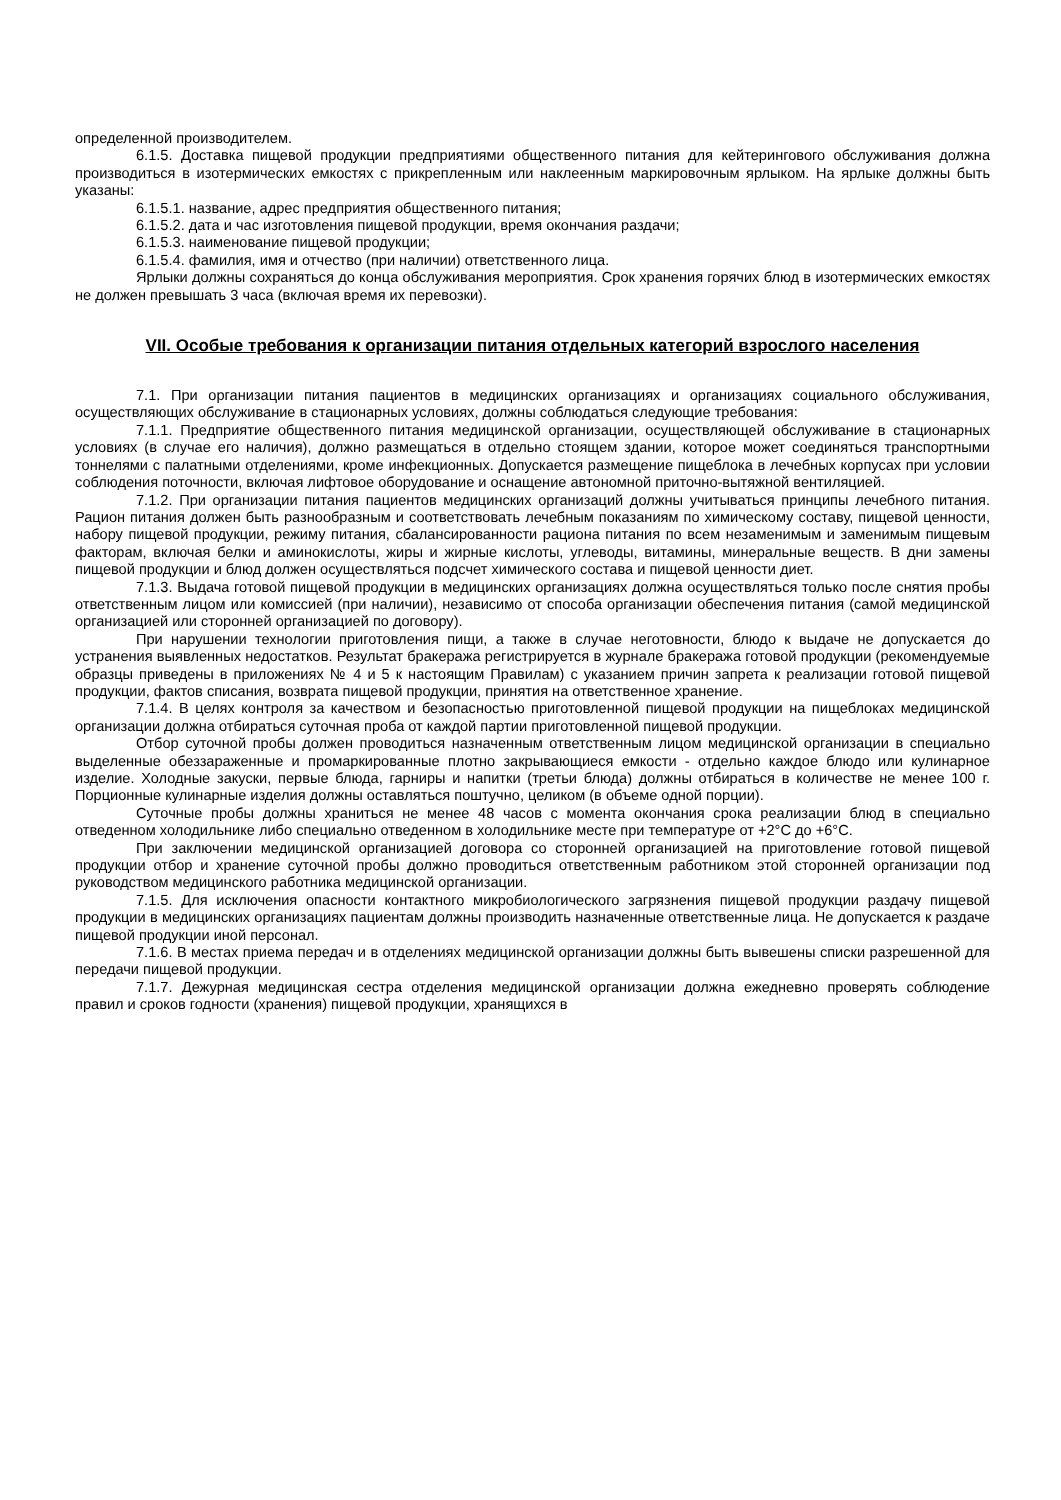определенной производителем.
6.1.5. Доставка пищевой продукции предприятиями общественного питания для кейтерингового обслуживания должна производиться в изотермических емкостях с прикрепленным или наклеенным маркировочным ярлыком. На ярлыке должны быть указаны:
6.1.5.1. название, адрес предприятия общественного питания;
6.1.5.2. дата и час изготовления пищевой продукции, время окончания раздачи;
6.1.5.3. наименование пищевой продукции;
6.1.5.4. фамилия, имя и отчество (при наличии) ответственного лица.
Ярлыки должны сохраняться до конца обслуживания мероприятия. Срок хранения горячих блюд в изотермических емкостях не должен превышать 3 часа (включая время их перевозки).
VII. Особые требования к организации питания отдельных категорий взрослого населения
7.1. При организации питания пациентов в медицинских организациях и организациях социального обслуживания, осуществляющих обслуживание в стационарных условиях, должны соблюдаться следующие требования:
7.1.1. Предприятие общественного питания медицинской организации, осуществляющей обслуживание в стационарных условиях (в случае его наличия), должно размещаться в отдельно стоящем здании, которое может соединяться транспортными тоннелями с палатными отделениями, кроме инфекционных. Допускается размещение пищеблока в лечебных корпусах при условии соблюдения поточности, включая лифтовое оборудование и оснащение автономной приточно-вытяжной вентиляцией.
7.1.2. При организации питания пациентов медицинских организаций должны учитываться принципы лечебного питания. Рацион питания должен быть разнообразным и соответствовать лечебным показаниям по химическому составу, пищевой ценности, набору пищевой продукции, режиму питания, сбалансированности рациона питания по всем незаменимым и заменимым пищевым факторам, включая белки и аминокислоты, жиры и жирные кислоты, углеводы, витамины, минеральные веществ. В дни замены пищевой продукции и блюд должен осуществляться подсчет химического состава и пищевой ценности диет.
7.1.3. Выдача готовой пищевой продукции в медицинских организациях должна осуществляться только после снятия пробы ответственным лицом или комиссией (при наличии), независимо от способа организации обеспечения питания (самой медицинской организацией или сторонней организацией по договору).
При нарушении технологии приготовления пищи, а также в случае неготовности, блюдо к выдаче не допускается до устранения выявленных недостатков. Результат бракеража регистрируется в журнале бракеража готовой продукции (рекомендуемые образцы приведены в приложениях № 4 и 5 к настоящим Правилам) с указанием причин запрета к реализации готовой пищевой продукции, фактов списания, возврата пищевой продукции, принятия на ответственное хранение.
7.1.4. В целях контроля за качеством и безопасностью приготовленной пищевой продукции на пищеблоках медицинской организации должна отбираться суточная проба от каждой партии приготовленной пищевой продукции.
Отбор суточной пробы должен проводиться назначенным ответственным лицом медицинской организации в специально выделенные обеззараженные и промаркированные плотно закрывающиеся емкости - отдельно каждое блюдо или кулинарное изделие. Холодные закуски, первые блюда, гарниры и напитки (третьи блюда) должны отбираться в количестве не менее 100 г. Порционные кулинарные изделия должны оставляться поштучно, целиком (в объеме одной порции).
Суточные пробы должны храниться не менее 48 часов с момента окончания срока реализации блюд в специально отведенном холодильнике либо специально отведенном в холодильнике месте при температуре от +2°С до +6°С.
При заключении медицинской организацией договора со сторонней организацией на приготовление готовой пищевой продукции отбор и хранение суточной пробы должно проводиться ответственным работником этой сторонней организации под руководством медицинского работника медицинской организации.
7.1.5. Для исключения опасности контактного микробиологического загрязнения пищевой продукции раздачу пищевой продукции в медицинских организациях пациентам должны производить назначенные ответственные лица. Не допускается к раздаче пищевой продукции иной персонал.
7.1.6. В местах приема передач и в отделениях медицинской организации должны быть вывешены списки разрешенной для передачи пищевой продукции.
7.1.7. Дежурная медицинская сестра отделения медицинской организации должна ежедневно проверять соблюдение правил и сроков годности (хранения) пищевой продукции, хранящихся в